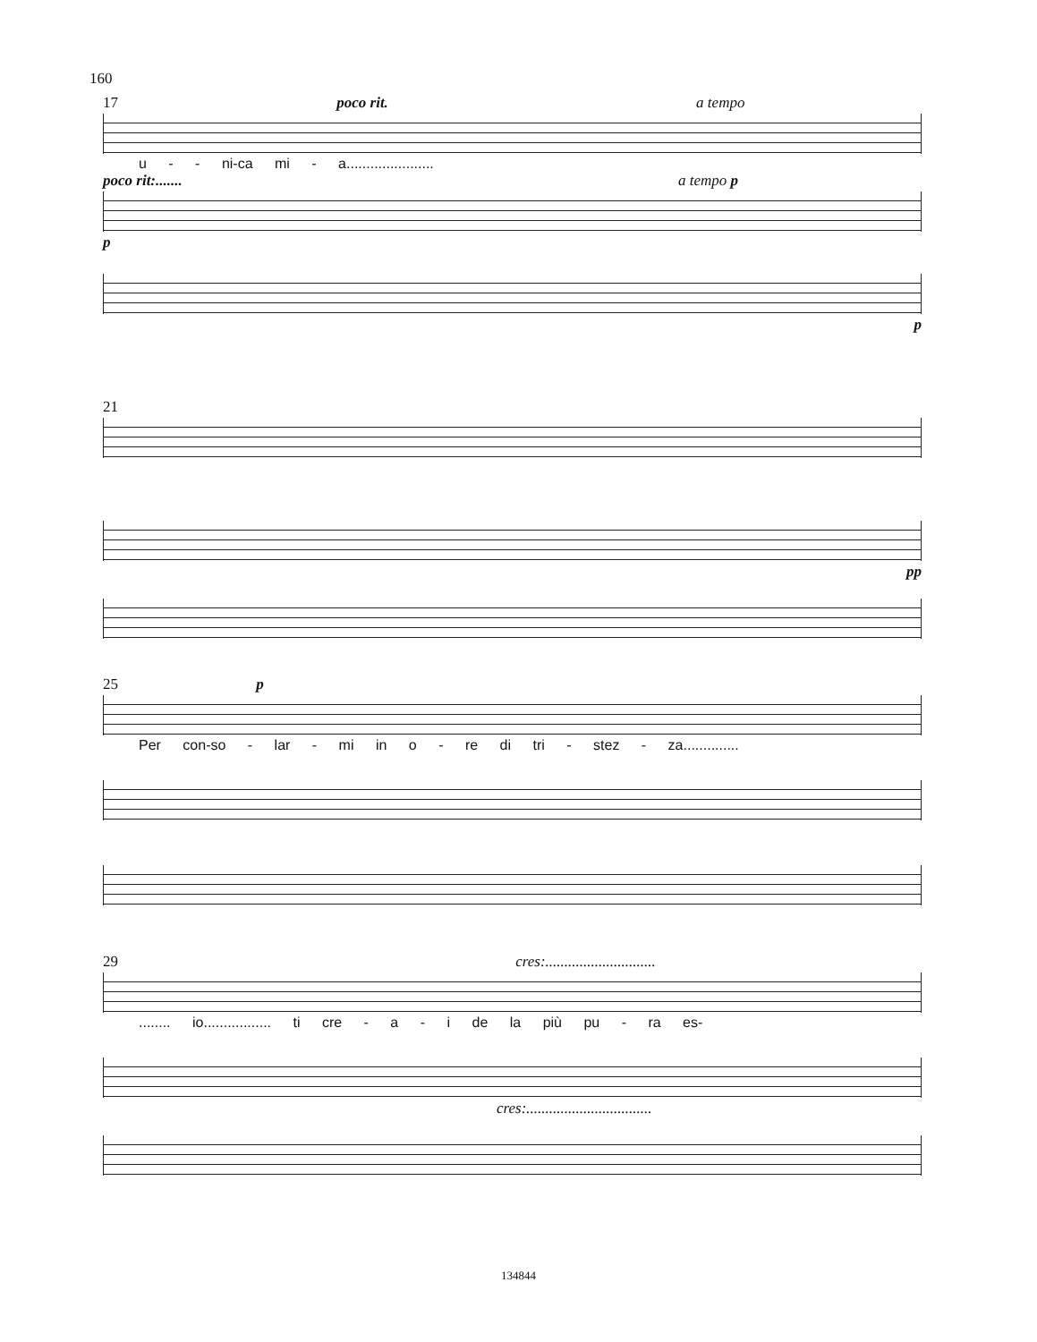160
17 poco rit. a tempo
u - - ni-ca mi - a......................
poco rit:....... a tempo p
p
p
21
pp
25 p
Per con-so - lar - mi in o - re di tri - stez - za..............
29 cres:.............................
........ io................. ti cre - a - i de la più pu - ra es-
cres:.................................
134844